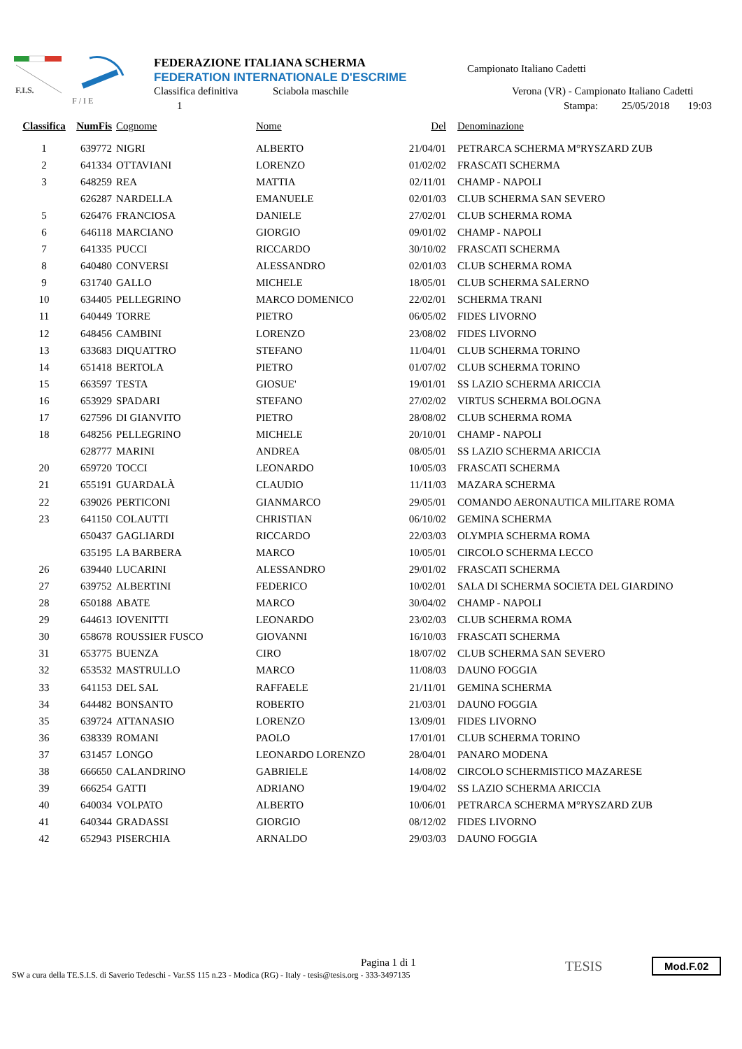F.I.S.
F / I E
FEDERAZIONE ITALIANA SCHERMA
FEDERATION INTERNATIONALE D'ESCRIME
Classifica definitiva Sciabola maschile
1
Campionato Italiano Cadetti
Verona (VR) - Campionato Italiano Cadetti
Stampa: 25/05/2018 19:03
| Classifica | NumFis | Cognome | Nome | Del | Denominazione |
| --- | --- | --- | --- | --- | --- |
| 1 | 639772 | NIGRI | ALBERTO | 21/04/01 | PETRARCA SCHERMA M°RYSZARD ZUB |
| 2 | 641334 | OTTAVIANI | LORENZO | 01/02/02 | FRASCATI SCHERMA |
| 3 | 648259 | REA | MATTIA | 02/11/01 | CHAMP - NAPOLI |
| | 626287 | NARDELLA | EMANUELE | 02/01/03 | CLUB SCHERMA SAN SEVERO |
| 5 | 626476 | FRANCIOSA | DANIELE | 27/02/01 | CLUB SCHERMA ROMA |
| 6 | 646118 | MARCIANO | GIORGIO | 09/01/02 | CHAMP - NAPOLI |
| 7 | 641335 | PUCCI | RICCARDO | 30/10/02 | FRASCATI SCHERMA |
| 8 | 640480 | CONVERSI | ALESSANDRO | 02/01/03 | CLUB SCHERMA ROMA |
| 9 | 631740 | GALLO | MICHELE | 18/05/01 | CLUB SCHERMA SALERNO |
| 10 | 634405 | PELLEGRINO | MARCO DOMENICO | 22/02/01 | SCHERMA TRANI |
| 11 | 640449 | TORRE | PIETRO | 06/05/02 | FIDES LIVORNO |
| 12 | 648456 | CAMBINI | LORENZO | 23/08/02 | FIDES LIVORNO |
| 13 | 633683 | DIQUATTRO | STEFANO | 11/04/01 | CLUB SCHERMA TORINO |
| 14 | 651418 | BERTOLA | PIETRO | 01/07/02 | CLUB SCHERMA TORINO |
| 15 | 663597 | TESTA | GIOSUE' | 19/01/01 | SS LAZIO SCHERMA ARICCIA |
| 16 | 653929 | SPADARI | STEFANO | 27/02/02 | VIRTUS SCHERMA BOLOGNA |
| 17 | 627596 | DI GIANVITO | PIETRO | 28/08/02 | CLUB SCHERMA ROMA |
| 18 | 648256 | PELLEGRINO | MICHELE | 20/10/01 | CHAMP - NAPOLI |
| | 628777 | MARINI | ANDREA | 08/05/01 | SS LAZIO SCHERMA ARICCIA |
| 20 | 659720 | TOCCI | LEONARDO | 10/05/03 | FRASCATI SCHERMA |
| 21 | 655191 | GUARDALÀ | CLAUDIO | 11/11/03 | MAZARA SCHERMA |
| 22 | 639026 | PERTICONI | GIANMARCO | 29/05/01 | COMANDO AERONAUTICA MILITARE ROMA |
| 23 | 641150 | COLAUTTI | CHRISTIAN | 06/10/02 | GEMINA SCHERMA |
| | 650437 | GAGLIARDI | RICCARDO | 22/03/03 | OLYMPIA SCHERMA ROMA |
| | 635195 | LA BARBERA | MARCO | 10/05/01 | CIRCOLO SCHERMA LECCO |
| 26 | 639440 | LUCARINI | ALESSANDRO | 29/01/02 | FRASCATI SCHERMA |
| 27 | 639752 | ALBERTINI | FEDERICO | 10/02/01 | SALA DI SCHERMA SOCIETA DEL GIARDINO |
| 28 | 650188 | ABATE | MARCO | 30/04/02 | CHAMP - NAPOLI |
| 29 | 644613 | IOVENITTI | LEONARDO | 23/02/03 | CLUB SCHERMA ROMA |
| 30 | 658678 | ROUSSIER FUSCO | GIOVANNI | 16/10/03 | FRASCATI SCHERMA |
| 31 | 653775 | BUENZA | CIRO | 18/07/02 | CLUB SCHERMA SAN SEVERO |
| 32 | 653532 | MASTRULLO | MARCO | 11/08/03 | DAUNO FOGGIA |
| 33 | 641153 | DEL SAL | RAFFAELE | 21/11/01 | GEMINA SCHERMA |
| 34 | 644482 | BONSANTO | ROBERTO | 21/03/01 | DAUNO FOGGIA |
| 35 | 639724 | ATTANASIO | LORENZO | 13/09/01 | FIDES LIVORNO |
| 36 | 638339 | ROMANI | PAOLO | 17/01/01 | CLUB SCHERMA TORINO |
| 37 | 631457 | LONGO | LEONARDO LORENZO | 28/04/01 | PANARO MODENA |
| 38 | 666650 | CALANDRINO | GABRIELE | 14/08/02 | CIRCOLO SCHERMISTICO MAZARESE |
| 39 | 666254 | GATTI | ADRIANO | 19/04/02 | SS LAZIO SCHERMA ARICCIA |
| 40 | 640034 | VOLPATO | ALBERTO | 10/06/01 | PETRARCA SCHERMA M°RYSZARD ZUB |
| 41 | 640344 | GRADASSI | GIORGIO | 08/12/02 | FIDES LIVORNO |
| 42 | 652943 | PISERCHIA | ARNALDO | 29/03/03 | DAUNO FOGGIA |
Pagina 1 di 1
SW a cura della TE.S.I.S. di Saverio Tedeschi - Var.SS 115 n.23 - Modica (RG) - Italy - tesis@tesis.org - 333-3497135
TESIS Mod.F.02